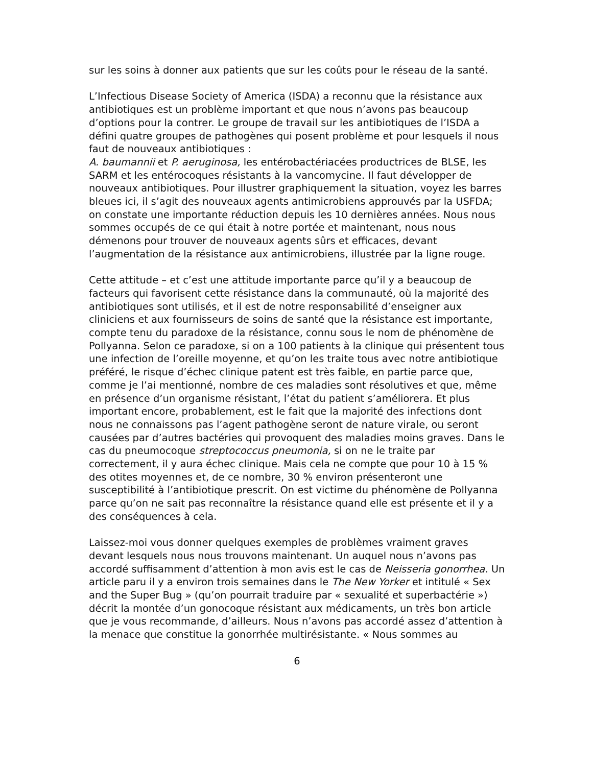sur les soins à donner aux patients que sur les coûts pour le réseau de la santé.
L’Infectious Disease Society of America (ISDA) a reconnu que la résistance aux antibiotiques est un problème important et que nous n’avons pas beaucoup d’options pour la contrer. Le groupe de travail sur les antibiotiques de l’ISDA a défini quatre groupes de pathogènes qui posent problème et pour lesquels il nous faut de nouveaux antibiotiques :
A. baumannii et P. aeruginosa, les entérobactériacées productrices de BLSE, les SARM et les entérocoques résistants à la vancomycine. Il faut développer de nouveaux antibiotiques. Pour illustrer graphiquement la situation, voyez les barres bleues ici, il s’agit des nouveaux agents antimicrobiens approuvés par la USFDA; on constate une importante réduction depuis les 10 dernières années. Nous nous sommes occupés de ce qui était à notre portée et maintenant, nous nous démenons pour trouver de nouveaux agents sûrs et efficaces, devant l’augmentation de la résistance aux antimicrobiens, illustrée par la ligne rouge.
Cette attitude – et c’est une attitude importante parce qu’il y a beaucoup de facteurs qui favorisent cette résistance dans la communauté, où la majorité des antibiotiques sont utilisés, et il est de notre responsabilité d’enseigner aux cliniciens et aux fournisseurs de soins de santé que la résistance est importante, compte tenu du paradoxe de la résistance, connu sous le nom de phénomène de Pollyanna. Selon ce paradoxe, si on a 100 patients à la clinique qui présentent tous une infection de l’oreille moyenne, et qu’on les traite tous avec notre antibiotique préféré, le risque d’échec clinique patent est très faible, en partie parce que, comme je l’ai mentionné, nombre de ces maladies sont résolutives et que, même en présence d’un organisme résistant, l’état du patient s’améliorera. Et plus important encore, probablement, est le fait que la majorité des infections dont nous ne connaissons pas l’agent pathogène seront de nature virale, ou seront causées par d’autres bactéries qui provoquent des maladies moins graves. Dans le cas du pneumocoque streptococcus pneumonia, si on ne le traite par correctement, il y aura échec clinique. Mais cela ne compte que pour 10 à 15 % des otites moyennes et, de ce nombre, 30 % environ présenteront une susceptibilité à l’antibiotique prescrit. On est victime du phénomène de Pollyanna parce qu’on ne sait pas reconnaître la résistance quand elle est présente et il y a des conséquences à cela.
Laissez-moi vous donner quelques exemples de problèmes vraiment graves devant lesquels nous nous trouvons maintenant. Un auquel nous n’avons pas accordé suffisamment d’attention à mon avis est le cas de Neisseria gonorrhea. Un article paru il y a environ trois semaines dans le The New Yorker et intitulé « Sex and the Super Bug » (qu’on pourrait traduire par « sexualité et superbactérie ») décrit la montée d’un gonocoque résistant aux médicaments, un très bon article que je vous recommande, d’ailleurs. Nous n’avons pas accordé assez d’attention à la menace que constitue la gonorrhée multirésistante. « Nous sommes au
6